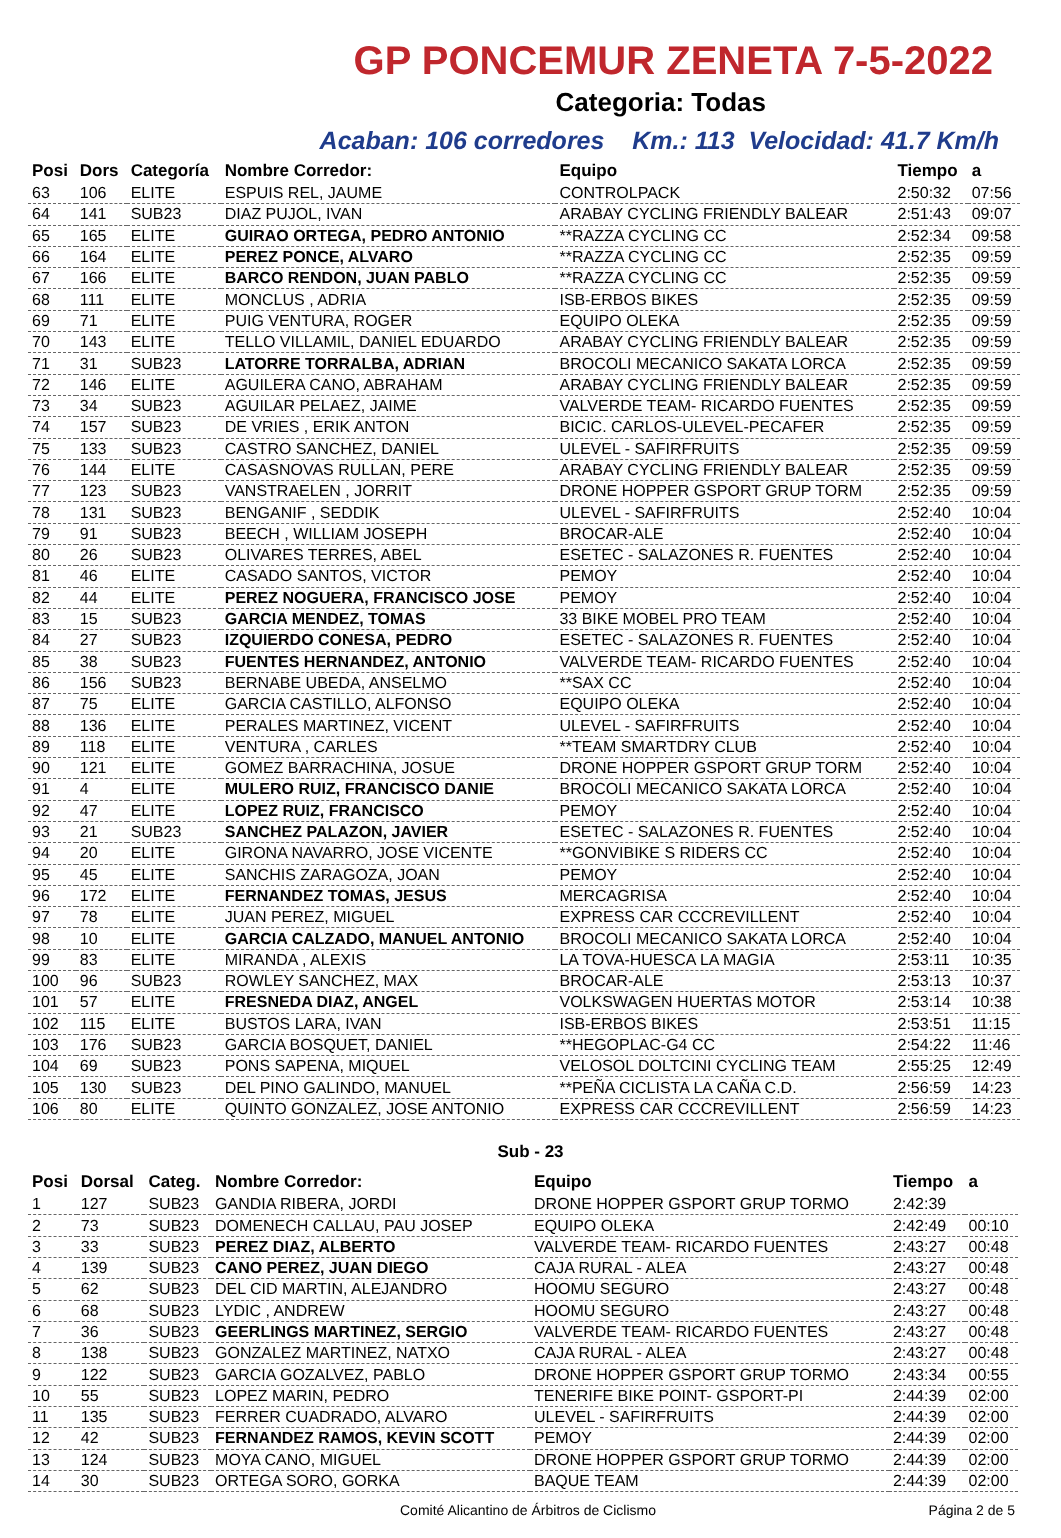GP PONCEMUR ZENETA 7-5-2022
Categoria: Todas
Acaban: 106 corredores Km.: 113 Velocidad: 41.7 Km/h
| Posi | Dors | Categoría | Nombre Corredor: | Equipo | Tiempo | a |
| --- | --- | --- | --- | --- | --- | --- |
| 63 | 106 | ELITE | ESPUIS REL, JAUME | CONTROLPACK | 2:50:32 | 07:56 |
| 64 | 141 | SUB23 | DIAZ PUJOL, IVAN | ARABAY CYCLING FRIENDLY BALEAR | 2:51:43 | 09:07 |
| 65 | 165 | ELITE | GUIRAO ORTEGA, PEDRO ANTONIO | **RAZZA CYCLING CC | 2:52:34 | 09:58 |
| 66 | 164 | ELITE | PEREZ PONCE, ALVARO | **RAZZA CYCLING CC | 2:52:35 | 09:59 |
| 67 | 166 | ELITE | BARCO RENDON, JUAN PABLO | **RAZZA CYCLING CC | 2:52:35 | 09:59 |
| 68 | 111 | ELITE | MONCLUS , ADRIA | ISB-ERBOS BIKES | 2:52:35 | 09:59 |
| 69 | 71 | ELITE | PUIG VENTURA, ROGER | EQUIPO OLEKA | 2:52:35 | 09:59 |
| 70 | 143 | ELITE | TELLO VILLAMIL, DANIEL EDUARDO | ARABAY CYCLING FRIENDLY BALEAR | 2:52:35 | 09:59 |
| 71 | 31 | SUB23 | LATORRE TORRALBA, ADRIAN | BROCOLI MECANICO SAKATA LORCA | 2:52:35 | 09:59 |
| 72 | 146 | ELITE | AGUILERA CANO, ABRAHAM | ARABAY CYCLING FRIENDLY BALEAR | 2:52:35 | 09:59 |
| 73 | 34 | SUB23 | AGUILAR PELAEZ, JAIME | VALVERDE TEAM- RICARDO FUENTES | 2:52:35 | 09:59 |
| 74 | 157 | SUB23 | DE VRIES , ERIK ANTON | BICIC. CARLOS-ULEVEL-PECAFER | 2:52:35 | 09:59 |
| 75 | 133 | SUB23 | CASTRO SANCHEZ, DANIEL | ULEVEL - SAFIRFRUITS | 2:52:35 | 09:59 |
| 76 | 144 | ELITE | CASASNOVAS RULLAN, PERE | ARABAY CYCLING FRIENDLY BALEAR | 2:52:35 | 09:59 |
| 77 | 123 | SUB23 | VANSTRAELEN , JORRIT | DRONE HOPPER GSPORT GRUP TORM | 2:52:35 | 09:59 |
| 78 | 131 | SUB23 | BENGANIF , SEDDIK | ULEVEL - SAFIRFRUITS | 2:52:40 | 10:04 |
| 79 | 91 | SUB23 | BEECH , WILLIAM JOSEPH | BROCAR-ALE | 2:52:40 | 10:04 |
| 80 | 26 | SUB23 | OLIVARES TERRES, ABEL | ESETEC - SALAZONES R. FUENTES | 2:52:40 | 10:04 |
| 81 | 46 | ELITE | CASADO SANTOS, VICTOR | PEMOY | 2:52:40 | 10:04 |
| 82 | 44 | ELITE | PEREZ NOGUERA, FRANCISCO JOSE | PEMOY | 2:52:40 | 10:04 |
| 83 | 15 | SUB23 | GARCIA MENDEZ, TOMAS | 33 BIKE MOBEL PRO TEAM | 2:52:40 | 10:04 |
| 84 | 27 | SUB23 | IZQUIERDO CONESA, PEDRO | ESETEC - SALAZONES R. FUENTES | 2:52:40 | 10:04 |
| 85 | 38 | SUB23 | FUENTES HERNANDEZ, ANTONIO | VALVERDE TEAM- RICARDO FUENTES | 2:52:40 | 10:04 |
| 86 | 156 | SUB23 | BERNABE UBEDA, ANSELMO | **SAX CC | 2:52:40 | 10:04 |
| 87 | 75 | ELITE | GARCIA CASTILLO, ALFONSO | EQUIPO OLEKA | 2:52:40 | 10:04 |
| 88 | 136 | ELITE | PERALES MARTINEZ, VICENT | ULEVEL - SAFIRFRUITS | 2:52:40 | 10:04 |
| 89 | 118 | ELITE | VENTURA , CARLES | **TEAM SMARTDRY CLUB | 2:52:40 | 10:04 |
| 90 | 121 | ELITE | GOMEZ BARRACHINA, JOSUE | DRONE HOPPER GSPORT GRUP TORM | 2:52:40 | 10:04 |
| 91 | 4 | ELITE | MULERO RUIZ, FRANCISCO DANIE | BROCOLI MECANICO SAKATA LORCA | 2:52:40 | 10:04 |
| 92 | 47 | ELITE | LOPEZ RUIZ, FRANCISCO | PEMOY | 2:52:40 | 10:04 |
| 93 | 21 | SUB23 | SANCHEZ PALAZON, JAVIER | ESETEC - SALAZONES R. FUENTES | 2:52:40 | 10:04 |
| 94 | 20 | ELITE | GIRONA NAVARRO, JOSE VICENTE | **GONVIBIKE S RIDERS CC | 2:52:40 | 10:04 |
| 95 | 45 | ELITE | SANCHIS ZARAGOZA, JOAN | PEMOY | 2:52:40 | 10:04 |
| 96 | 172 | ELITE | FERNANDEZ TOMAS, JESUS | MERCAGRISA | 2:52:40 | 10:04 |
| 97 | 78 | ELITE | JUAN PEREZ, MIGUEL | EXPRESS CAR CCCREVILLENT | 2:52:40 | 10:04 |
| 98 | 10 | ELITE | GARCIA CALZADO, MANUEL ANTONIO | BROCOLI MECANICO SAKATA LORCA | 2:52:40 | 10:04 |
| 99 | 83 | ELITE | MIRANDA , ALEXIS | LA TOVA-HUESCA LA MAGIA | 2:53:11 | 10:35 |
| 100 | 96 | SUB23 | ROWLEY SANCHEZ, MAX | BROCAR-ALE | 2:53:13 | 10:37 |
| 101 | 57 | ELITE | FRESNEDA DIAZ, ANGEL | VOLKSWAGEN HUERTAS MOTOR | 2:53:14 | 10:38 |
| 102 | 115 | ELITE | BUSTOS LARA, IVAN | ISB-ERBOS BIKES | 2:53:51 | 11:15 |
| 103 | 176 | SUB23 | GARCIA BOSQUET, DANIEL | **HEGOPLAC-G4 CC | 2:54:22 | 11:46 |
| 104 | 69 | SUB23 | PONS SAPENA, MIQUEL | VELOSOL DOLTCINI CYCLING TEAM | 2:55:25 | 12:49 |
| 105 | 130 | SUB23 | DEL PINO GALINDO, MANUEL | **PEÑA CICLISTA LA CAÑA C.D. | 2:56:59 | 14:23 |
| 106 | 80 | ELITE | QUINTO GONZALEZ, JOSE ANTONIO | EXPRESS CAR CCCREVILLENT | 2:56:59 | 14:23 |
Sub - 23
| Posi | Dorsal | Categ. | Nombre Corredor: | Equipo | Tiempo | a |
| --- | --- | --- | --- | --- | --- | --- |
| 1 | 127 | SUB23 | GANDIA RIBERA, JORDI | DRONE HOPPER GSPORT GRUP TORMO | 2:42:39 | |
| 2 | 73 | SUB23 | DOMENECH CALLAU, PAU JOSEP | EQUIPO OLEKA | 2:42:49 | 00:10 |
| 3 | 33 | SUB23 | PEREZ DIAZ, ALBERTO | VALVERDE TEAM- RICARDO FUENTES | 2:43:27 | 00:48 |
| 4 | 139 | SUB23 | CANO PEREZ, JUAN DIEGO | CAJA RURAL - ALEA | 2:43:27 | 00:48 |
| 5 | 62 | SUB23 | DEL CID MARTIN, ALEJANDRO | HOOMU SEGURO | 2:43:27 | 00:48 |
| 6 | 68 | SUB23 | LYDIC , ANDREW | HOOMU SEGURO | 2:43:27 | 00:48 |
| 7 | 36 | SUB23 | GEERLINGS MARTINEZ, SERGIO | VALVERDE TEAM- RICARDO FUENTES | 2:43:27 | 00:48 |
| 8 | 138 | SUB23 | GONZALEZ MARTINEZ, NATXO | CAJA RURAL - ALEA | 2:43:27 | 00:48 |
| 9 | 122 | SUB23 | GARCIA GOZALVEZ, PABLO | DRONE HOPPER GSPORT GRUP TORMO | 2:43:34 | 00:55 |
| 10 | 55 | SUB23 | LOPEZ MARIN, PEDRO | TENERIFE BIKE POINT- GSPORT-PI | 2:44:39 | 02:00 |
| 11 | 135 | SUB23 | FERRER CUADRADO, ALVARO | ULEVEL - SAFIRFRUITS | 2:44:39 | 02:00 |
| 12 | 42 | SUB23 | FERNANDEZ RAMOS, KEVIN SCOTT | PEMOY | 2:44:39 | 02:00 |
| 13 | 124 | SUB23 | MOYA CANO, MIGUEL | DRONE HOPPER GSPORT GRUP TORMO | 2:44:39 | 02:00 |
| 14 | 30 | SUB23 | ORTEGA SORO, GORKA | BAQUE TEAM | 2:44:39 | 02:00 |
Comité Alicantino de Árbitros de Ciclismo Página 2 de 5